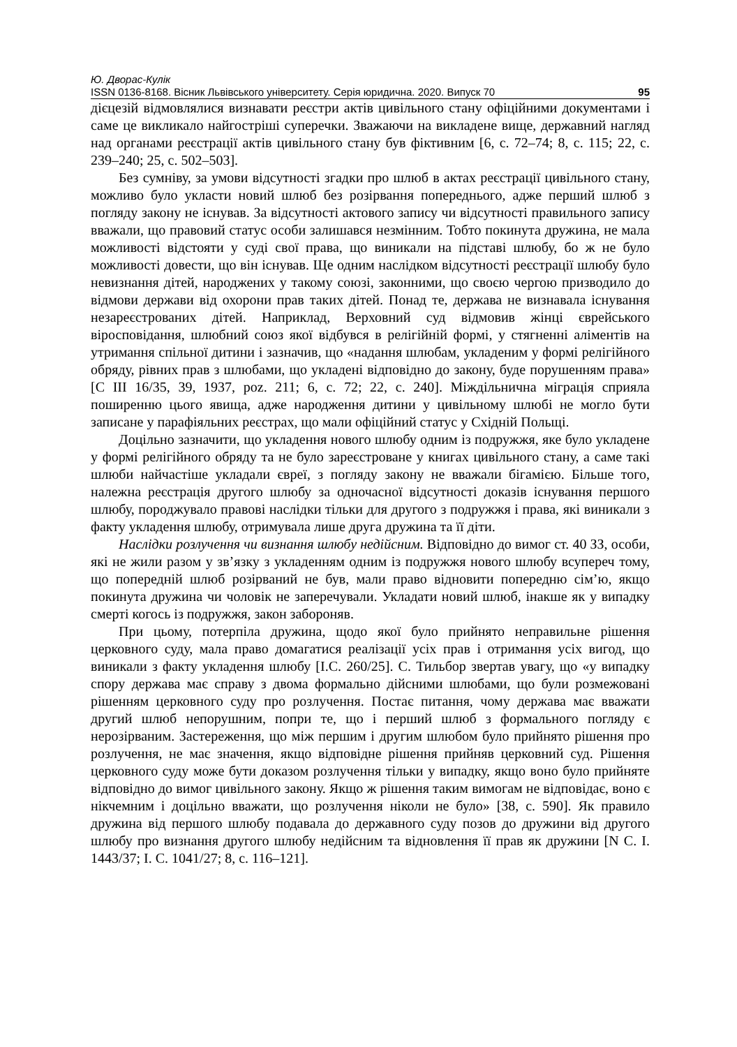Ю. Дворас-Кулік
ISSN 0136-8168. Вісник Львівського університету. Серія юридична. 2020. Випуск 70 95
дієцезій відмовлялися визнавати реєстри актів цивільного стану офіційними документами і саме це викликало найгостріші суперечки. Зважаючи на викладене вище, державний нагляд над органами реєстрації актів цивільного стану був фіктивним [6, с. 72–74; 8, с. 115; 22, с. 239–240; 25, с. 502–503].
Без сумніву, за умови відсутності згадки про шлюб в актах реєстрації цивільного стану, можливо було укласти новий шлюб без розірвання попереднього, адже перший шлюб з погляду закону не існував. За відсутності актового запису чи відсутності правильного запису вважали, що правовий статус особи залишався незмінним. Тобто покинута дружина, не мала можливості відстояти у суді свої права, що виникали на підставі шлюбу, бо ж не було можливості довести, що він існував. Ще одним наслідком відсутності реєстрації шлюбу було невизнання дітей, народжених у такому союзі, законними, що своєю чергою призводило до відмови держави від охорони прав таких дітей. Понад те, держава не визнавала існування незареєстрованих дітей. Наприклад, Верховний суд відмовив жінці єврейського віросповідання, шлюбний союз якої відбувся в релігійній формі, у стягненні аліментів на утримання спільної дитини і зазначив, що «надання шлюбам, укладеним у формі релігійного обряду, рівних прав з шлюбами, що укладені відповідно до закону, буде порушенням права» [C III 16/35, 39, 1937, poz. 211; 6, с. 72; 22, с. 240]. Міждільнична міграція сприяла поширенню цього явища, адже народження дитини у цивільному шлюбі не могло бути записане у парафіяльних реєстрах, що мали офіційний статус у Східній Польщі.
Доцільно зазначити, що укладення нового шлюбу одним із подружжя, яке було укладене у формі релігійного обряду та не було зареєстроване у книгах цивільного стану, а саме такі шлюби найчастіше укладали євреї, з погляду закону не вважали бігамією. Більше того, належна реєстрація другого шлюбу за одночасної відсутності доказів існування першого шлюбу, породжувало правові наслідки тільки для другого з подружжя і права, які виникали з факту укладення шлюбу, отримувала лише друга дружина та її діти.
Наслідки розлучення чи визнання шлюбу недійсним. Відповідно до вимог ст. 40 ЗЗ, особи, які не жили разом у зв’язку з укладенням одним із подружжя нового шлюбу всупереч тому, що попередній шлюб розірваний не був, мали право відновити попередню сім’ю, якщо покинута дружина чи чоловік не заперечували. Укладати новий шлюб, інакше як у випадку смерті когось із подружжя, закон забороняв.
При цьому, потерпіла дружина, щодо якої було прийнято неправильне рішення церковного суду, мала право домагатися реалізації усіх прав і отримання усіх вигод, що виникали з факту укладення шлюбу [I.C. 260/25]. С. Тильбор звертав увагу, що «у випадку спору держава має справу з двома формально дійсними шлюбами, що були розмежовані рішенням церковного суду про розлучення. Постає питання, чому держава має вважати другий шлюб непорушним, попри те, що і перший шлюб з формального погляду є нерозірваним. Застереження, що між першим і другим шлюбом було прийнято рішення про розлучення, не має значення, якщо відповідне рішення прийняв церковний суд. Рішення церковного суду може бути доказом розлучення тільки у випадку, якщо воно було прийняте відповідно до вимог цивільного закону. Якщо ж рішення таким вимогам не відповідає, воно є нікчемним і доцільно вважати, що розлучення ніколи не було» [38, с. 590]. Як правило дружина від першого шлюбу подавала до державного суду позов до дружини від другого шлюбу про визнання другого шлюбу недійсним та відновлення її прав як дружини [N C. I. 1443/37; I. C. 1041/27; 8, с. 116–121].